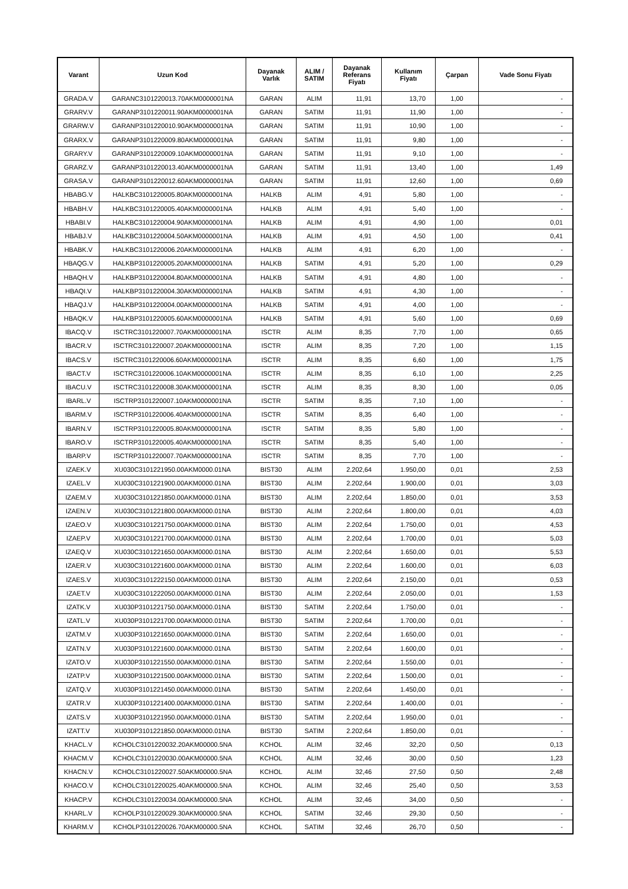| Varant | Uzun Kod | Dayanak Varlık | ALIM / SATIM | Dayanak Referans Fiyatı | Kullanım Fiyatı | Çarpan | Vade Sonu Fiyatı |
| --- | --- | --- | --- | --- | --- | --- | --- |
| GRADA.V | GARANC3101220013.70AKM0000001NA | GARAN | ALIM | 11,91 | 13,70 | 1,00 | - |
| GRARV.V | GARANP3101220011.90AKM0000001NA | GARAN | SATIM | 11,91 | 11,90 | 1,00 | - |
| GRARW.V | GARANP3101220010.90AKM0000001NA | GARAN | SATIM | 11,91 | 10,90 | 1,00 | - |
| GRARX.V | GARANP3101220009.80AKM0000001NA | GARAN | SATIM | 11,91 | 9,80 | 1,00 | - |
| GRARY.V | GARANP3101220009.10AKM0000001NA | GARAN | SATIM | 11,91 | 9,10 | 1,00 | - |
| GRARZ.V | GARANP3101220013.40AKM0000001NA | GARAN | SATIM | 11,91 | 13,40 | 1,00 | 1,49 |
| GRASA.V | GARANP3101220012.60AKM0000001NA | GARAN | SATIM | 11,91 | 12,60 | 1,00 | 0,69 |
| HBABG.V | HALKBC3101220005.80AKM0000001NA | HALKB | ALIM | 4,91 | 5,80 | 1,00 | - |
| HBABH.V | HALKBC3101220005.40AKM0000001NA | HALKB | ALIM | 4,91 | 5,40 | 1,00 | - |
| HBABI.V | HALKBC3101220004.90AKM0000001NA | HALKB | ALIM | 4,91 | 4,90 | 1,00 | 0,01 |
| HBABJ.V | HALKBC3101220004.50AKM0000001NA | HALKB | ALIM | 4,91 | 4,50 | 1,00 | 0,41 |
| HBABK.V | HALKBC3101220006.20AKM0000001NA | HALKB | ALIM | 4,91 | 6,20 | 1,00 | - |
| HBAQG.V | HALKBP3101220005.20AKM0000001NA | HALKB | SATIM | 4,91 | 5,20 | 1,00 | 0,29 |
| HBAQH.V | HALKBP3101220004.80AKM0000001NA | HALKB | SATIM | 4,91 | 4,80 | 1,00 | - |
| HBAQI.V | HALKBP3101220004.30AKM0000001NA | HALKB | SATIM | 4,91 | 4,30 | 1,00 | - |
| HBAQJ.V | HALKBP3101220004.00AKM0000001NA | HALKB | SATIM | 4,91 | 4,00 | 1,00 | - |
| HBAQK.V | HALKBP3101220005.60AKM0000001NA | HALKB | SATIM | 4,91 | 5,60 | 1,00 | 0,69 |
| IBACQ.V | ISCTRC3101220007.70AKM0000001NA | ISCTR | ALIM | 8,35 | 7,70 | 1,00 | 0,65 |
| IBACR.V | ISCTRC3101220007.20AKM0000001NA | ISCTR | ALIM | 8,35 | 7,20 | 1,00 | 1,15 |
| IBACS.V | ISCTRC3101220006.60AKM0000001NA | ISCTR | ALIM | 8,35 | 6,60 | 1,00 | 1,75 |
| IBACT.V | ISCTRC3101220006.10AKM0000001NA | ISCTR | ALIM | 8,35 | 6,10 | 1,00 | 2,25 |
| IBACU.V | ISCTRC3101220008.30AKM0000001NA | ISCTR | ALIM | 8,35 | 8,30 | 1,00 | 0,05 |
| IBARL.V | ISCTRP3101220007.10AKM0000001NA | ISCTR | SATIM | 8,35 | 7,10 | 1,00 | - |
| IBARM.V | ISCTRP3101220006.40AKM0000001NA | ISCTR | SATIM | 8,35 | 6,40 | 1,00 | - |
| IBARN.V | ISCTRP3101220005.80AKM0000001NA | ISCTR | SATIM | 8,35 | 5,80 | 1,00 | - |
| IBARO.V | ISCTRP3101220005.40AKM0000001NA | ISCTR | SATIM | 8,35 | 5,40 | 1,00 | - |
| IBARP.V | ISCTRP3101220007.70AKM0000001NA | ISCTR | SATIM | 8,35 | 7,70 | 1,00 | - |
| IZAEK.V | XU030C3101221950.00AKM0000.01NA | BIST30 | ALIM | 2.202,64 | 1.950,00 | 0,01 | 2,53 |
| IZAEL.V | XU030C3101221900.00AKM0000.01NA | BIST30 | ALIM | 2.202,64 | 1.900,00 | 0,01 | 3,03 |
| IZAEM.V | XU030C3101221850.00AKM0000.01NA | BIST30 | ALIM | 2.202,64 | 1.850,00 | 0,01 | 3,53 |
| IZAEN.V | XU030C3101221800.00AKM0000.01NA | BIST30 | ALIM | 2.202,64 | 1.800,00 | 0,01 | 4,03 |
| IZAEO.V | XU030C3101221750.00AKM0000.01NA | BIST30 | ALIM | 2.202,64 | 1.750,00 | 0,01 | 4,53 |
| IZAEP.V | XU030C3101221700.00AKM0000.01NA | BIST30 | ALIM | 2.202,64 | 1.700,00 | 0,01 | 5,03 |
| IZAEQ.V | XU030C3101221650.00AKM0000.01NA | BIST30 | ALIM | 2.202,64 | 1.650,00 | 0,01 | 5,53 |
| IZAER.V | XU030C3101221600.00AKM0000.01NA | BIST30 | ALIM | 2.202,64 | 1.600,00 | 0,01 | 6,03 |
| IZAES.V | XU030C3101222150.00AKM0000.01NA | BIST30 | ALIM | 2.202,64 | 2.150,00 | 0,01 | 0,53 |
| IZAET.V | XU030C3101222050.00AKM0000.01NA | BIST30 | ALIM | 2.202,64 | 2.050,00 | 0,01 | 1,53 |
| IZATK.V | XU030P3101221750.00AKM0000.01NA | BIST30 | SATIM | 2.202,64 | 1.750,00 | 0,01 | - |
| IZATL.V | XU030P3101221700.00AKM0000.01NA | BIST30 | SATIM | 2.202,64 | 1.700,00 | 0,01 | - |
| IZATM.V | XU030P3101221650.00AKM0000.01NA | BIST30 | SATIM | 2.202,64 | 1.650,00 | 0,01 | - |
| IZATN.V | XU030P3101221600.00AKM0000.01NA | BIST30 | SATIM | 2.202,64 | 1.600,00 | 0,01 | - |
| IZATO.V | XU030P3101221550.00AKM0000.01NA | BIST30 | SATIM | 2.202,64 | 1.550,00 | 0,01 | - |
| IZATP.V | XU030P3101221500.00AKM0000.01NA | BIST30 | SATIM | 2.202,64 | 1.500,00 | 0,01 | - |
| IZATQ.V | XU030P3101221450.00AKM0000.01NA | BIST30 | SATIM | 2.202,64 | 1.450,00 | 0,01 | - |
| IZATR.V | XU030P3101221400.00AKM0000.01NA | BIST30 | SATIM | 2.202,64 | 1.400,00 | 0,01 | - |
| IZATS.V | XU030P3101221950.00AKM0000.01NA | BIST30 | SATIM | 2.202,64 | 1.950,00 | 0,01 | - |
| IZATT.V | XU030P3101221850.00AKM0000.01NA | BIST30 | SATIM | 2.202,64 | 1.850,00 | 0,01 | - |
| KHACL.V | KCHOLC3101220032.20AKM00000.5NA | KCHOL | ALIM | 32,46 | 32,20 | 0,50 | 0,13 |
| KHACM.V | KCHOLC3101220030.00AKM00000.5NA | KCHOL | ALIM | 32,46 | 30,00 | 0,50 | 1,23 |
| KHACN.V | KCHOLC3101220027.50AKM00000.5NA | KCHOL | ALIM | 32,46 | 27,50 | 0,50 | 2,48 |
| KHACO.V | KCHOLC3101220025.40AKM00000.5NA | KCHOL | ALIM | 32,46 | 25,40 | 0,50 | 3,53 |
| KHACP.V | KCHOLC3101220034.00AKM00000.5NA | KCHOL | ALIM | 32,46 | 34,00 | 0,50 | - |
| KHARL.V | KCHOLP3101220029.30AKM00000.5NA | KCHOL | SATIM | 32,46 | 29,30 | 0,50 | - |
| KHARM.V | KCHOLP3101220026.70AKM00000.5NA | KCHOL | SATIM | 32,46 | 26,70 | 0,50 | - |